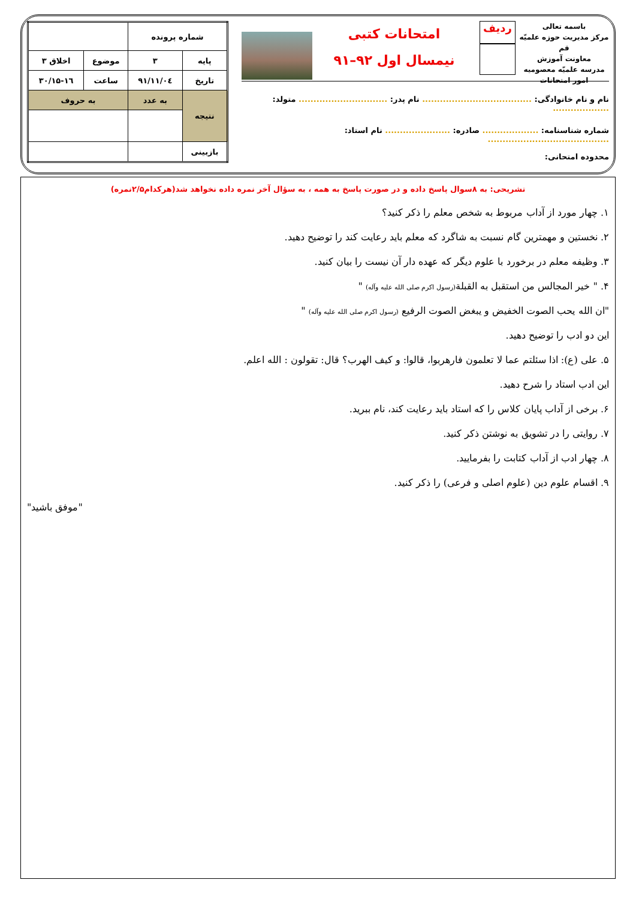باسمه تعالی
مرکز مدیریت حوزه علمیّه قم
معاونت آموزش
مدرسه علمیّه معصومیه
امور امتحانات
ردیف
امتحانات کتبی
نیمسال اول ۹۲–۹۱
نام و نام خانوادگی: ..................................... نام پدر: .............................. متولد: ...................
شماره شناسنامه: ................... صادره: ...................... نام استاد: .........................................
محدوده امتحانی:
| شماره پرونده | | | |
| پایه | ۳ | موضوع | اخلاق ۳ |
| تاریخ | ۹۱/۱۱/۰٤ | ساعت | ۱۵-۱٦/۳۰ |
| نتیجه | به عدد | به حروف | |
| بازبینی | | | |
تشریحی: به ۸سوال پاسخ داده و در صورت پاسخ به همه ، به سؤال آخر نمره داده نخواهد شد(هرکدام۲/۵نمره)
۱. چهار مورد از آداب مربوط به شخص معلم را ذکر کنید؟
۲. نخستین و مهمترین گام نسبت به شاگرد که معلم باید رعایت کند را توضیح دهید.
۳. وظیفه معلم در برخورد با علوم دیگر که عهده دار آن نیست را بیان کنید.
۴. " خیر المجالس من استقبل به القبلة(رسول اکرم صلی الله علیه وآله) "
"ان الله یحب الصوت الخفیض و یبغض الصوت الرفیع (رسول اکرم صلی الله علیه وآله) "
این دو ادب را توضیح دهید.
۵. علی (ع): اذا سئلتم عما لا تعلمون فارهربوا، قالوا: و کیف الهرب؟ قال: تقولون : الله اعلم.
این ادب استاد را شرح دهید.
۶. برخی از آداب پایان کلاس را که استاد باید رعایت کند، نام ببرید.
۷. روایتی را در تشویق به نوشتن ذکر کنید.
۸. چهار ادب از آداب کتابت را بفرمایید.
۹. اقسام علوم دین (علوم اصلی و فرعی) را ذکر کنید.
"موفق باشید"